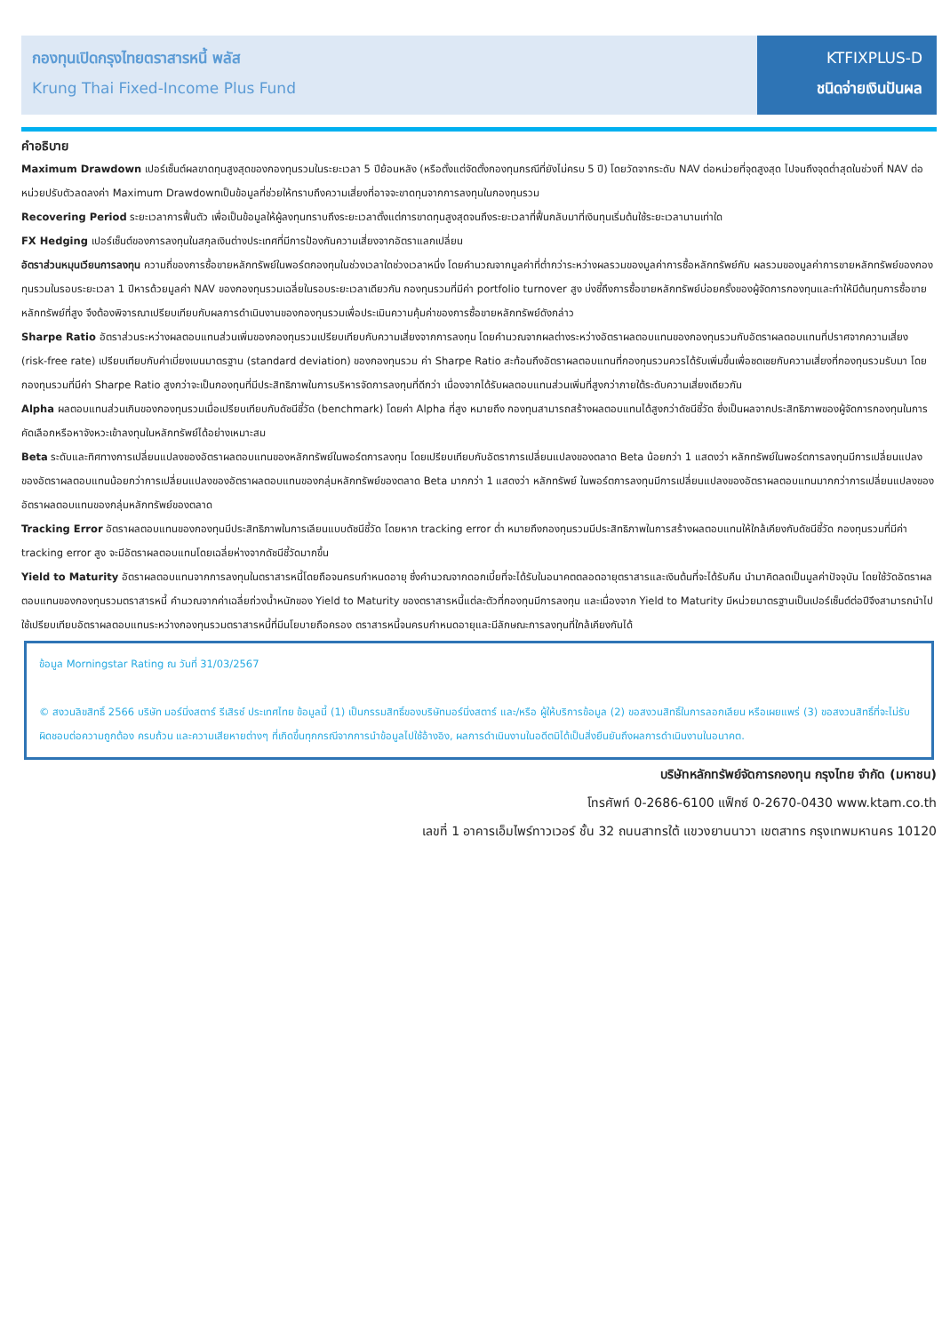กองทุนเปิดกรุงไทยตราสารหนี้ พลัส
Krung Thai Fixed-Income Plus Fund
KTFIXPLUS-D
ชนิดจ่ายเงินปันผล
คำอธิบาย
Maximum Drawdown เปอร์เซ็นต์ผลขาดทุนสูงสุดของกองทุนรวมในระยะเวลา 5 ปีย้อนหลัง (หรือตั้งแต่จัดตั้งกองทุนกรณีที่ยังไม่ครบ 5 ปี) โดยวัดจากระดับ NAV ต่อหน่วยที่จุดสูงสุด ไปจนถึงจุดต่ำสุดในช่วงที่ NAV ต่อหน่วยปรับตัวลดลงค่า Maximum Drawdownเป็นข้อมูลที่ช่วยให้ทราบถึงความเสี่ยงที่อาจจะขาดทุนจากการลงทุนในกองทุนรวม
Recovering Period ระยะเวลาการฟื้นตัว เพื่อเป็นข้อมูลให้ผู้ลงทุนทราบถึงระยะเวลาตั้งแต่การขาดทุนสูงสุดจนถึงระยะเวลาที่ฟื้นกลับมาที่เงินทุนเริ่มต้นใช้ระยะเวลานานเท่าใด
FX Hedging เปอร์เซ็นต์ของการลงทุนในสกุลเงินต่างประเทศที่มีการป้องกันความเสี่ยงจากอัตราแลกเปลี่ยน
อัตราส่วนหมุนเวียนการลงทุน ความถี่ของการซื้อขายหลักทรัพย์ในพอร์ตกองทุนในช่วงเวลาใดช่วงเวลาหนึ่ง โดยคำนวณจากมูลค่าที่ต่ำกว่าระหว่างผลรวมของมูลค่าการซื้อหลักทรัพย์กับ ผลรวมของมูลค่าการขายหลักทรัพย์ของกองทุนรวมในรอบระยะเวลา 1 ปีหารด้วยมูลค่า NAV ของกองทุนรวมเฉลี่ยในรอบระยะเวลาเดียวกัน กองทุนรวมที่มีค่า portfolio turnover สูง บ่งชี้ถึงการซื้อขายหลักทรัพย์บ่อยครั้งของผู้จัดการกองทุนและทำให้มีต้นทุนการซื้อขายหลักทรัพย์ที่สูง จึงต้องพิจารณาเปรียบเทียบกับผลการดำเนินงานของกองทุนรวมเพื่อประเมินความคุ้มค่าของการซื้อขายหลักทรัพย์ดังกล่าว
Sharpe Ratio อัตราส่วนระหว่างผลตอบแทนส่วนเพิ่มของกองทุนรวมเปรียบเทียบกับความเสี่ยงจากการลงทุน โดยคำนวณจากผลต่างระหว่างอัตราผลตอบแทนของกองทุนรวมกับอัตราผลตอบแทนที่ปราศจากความเสี่ยง (risk-free rate) เปรียบเทียบกับค่าเบี่ยงเบนมาตรฐาน (standard deviation) ของกองทุนรวม ค่า Sharpe Ratio สะท้อนถึงอัตราผลตอบแทนที่กองทุนรวมควรได้รับเพิ่มขึ้นเพื่อชดเชยกับความเสี่ยงที่กองทุนรวมรับมา โดยกองทุนรวมที่มีค่า Sharpe Ratio สูงกว่าจะเป็นกองทุนที่มีประสิทธิภาพในการบริหารจัดการลงทุนที่ดีกว่า เนื่องจากได้รับผลตอบแทนส่วนเพิ่มที่สูงกว่าภายใต้ระดับความเสี่ยงเดียวกัน
Alpha ผลตอบแทนส่วนเกินของกองทุนรวมเมื่อเปรียบเทียบกับดัชนีชี้วัด (benchmark) โดยค่า Alpha ที่สูง หมายถึง กองทุนสามารถสร้างผลตอบแทนได้สูงกว่าดัชนีชี้วัด ซึ่งเป็นผลจากประสิทธิภาพของผู้จัดการกองทุนในการคัดเลือกหรือหาจังหวะเข้าลงทุนในหลักทรัพย์ได้อย่างเหมาะสม
Beta ระดับและทิศทางการเปลี่ยนแปลงของอัตราผลตอบแทนของหลักทรัพย์ในพอร์ตการลงทุน โดยเปรียบเทียบกับอัตราการเปลี่ยนแปลงของตลาด Beta น้อยกว่า 1 แสดงว่า หลักทรัพย์ในพอร์ตการลงทุนมีการเปลี่ยนแปลงของอัตราผลตอบแทนน้อยกว่าการเปลี่ยนแปลงของอัตราผลตอบแทนของกลุ่มหลักทรัพย์ของตลาด Beta มากกว่า 1 แสดงว่า หลักทรัพย์ ในพอร์ตการลงทุนมีการเปลี่ยนแปลงของอัตราผลตอบแทนมากกว่าการเปลี่ยนแปลงของอัตราผลตอบแทนของกลุ่มหลักทรัพย์ของตลาด
Tracking Error อัตราผลตอบแทนของกองทุนมีประสิทธิภาพในการเลียนแบบดัชนีชี้วัด โดยหาก tracking error ต่ำ หมายถึงกองทุนรวมมีประสิทธิภาพในการสร้างผลตอบแทนให้ใกล้เคียงกับดัชนีชี้วัด กองทุนรวมที่มีค่า tracking error สูง จะมีอัตราผลตอบแทนโดยเฉลี่ยห่างจากดัชนีชี้วัดมากขึ้น
Yield to Maturity อัตราผลตอบแทนจากการลงทุนในตราสารหนี้โดยถือจนครบกำหนดอายุ ซึ่งคำนวณจากดอกเบี้ยที่จะได้รับในอนาคตตลอดอายุตราสารและเงินต้นที่จะได้รับคืน นำมาคิดลดเป็นมูลค่าปัจจุบัน โดยใช้วัดอัตราผลตอบแทนของกองทุนรวมตราสารหนี้ คำนวณจากค่าเฉลี่ยถ่วงน้ำหนักของ Yield to Maturity ของตราสารหนี้แต่ละตัวที่กองทุนมีการลงทุน และเนื่องจาก Yield to Maturity มีหน่วยมาตรฐานเป็นเปอร์เซ็นต์ต่อปีจึงสามารถนำไปใช้เปรียบเทียบอัตราผลตอบแทนระหว่างกองทุนรวมตราสารหนี้ที่มีนโยบายถือครอง ตราสารหนี้จนครบกำหนดอายุและมีลักษณะการลงทุนที่ใกล้เคียงกันได้
ข้อมูล Morningstar Rating ณ วันที่ 31/03/2567
© สงวนลิขสิทธิ์ 2566 บริษัท มอร์นิ่งสตาร์ รีเสิรช์ ประเทศไทย ข้อมูลนี้ (1) เป็นกรรมสิทธิ์ของบริษัทมอร์นิ่งสตาร์ และ/หรือ ผู้ให้บริการข้อมูล (2) ขอสงวนสิทธิ์ในการลอกเลียน หรือเผยแพร่ (3) ขอสงวนสิทธิ์ที่จะไม่รับผิดชอบต่อความถูกต้อง ครบถ้วน และความเสียหายต่างๆ ที่เกิดขึ้นทุกกรณีจากการนำข้อมูลไปใช้อ้างอิง, ผลการดำเนินงานในอดีตมิได้เป็นสิ่งยืนยันถึงผลการดำเนินงานในอนาคต.
บริษัทหลักทรัพย์จัดการกองทุน กรุงไทย จำกัด (มหาชน)
โทรศัพท์ 0-2686-6100 แฟ็กซ์ 0-2670-0430 www.ktam.co.th
เลขที่ 1 อาคารเอ็มไพร์ทาวเวอร์ ชั้น 32 ถนนสาทรใต้ แขวงยานนาวา เขตสาทร กรุงเทพมหานคร 10120